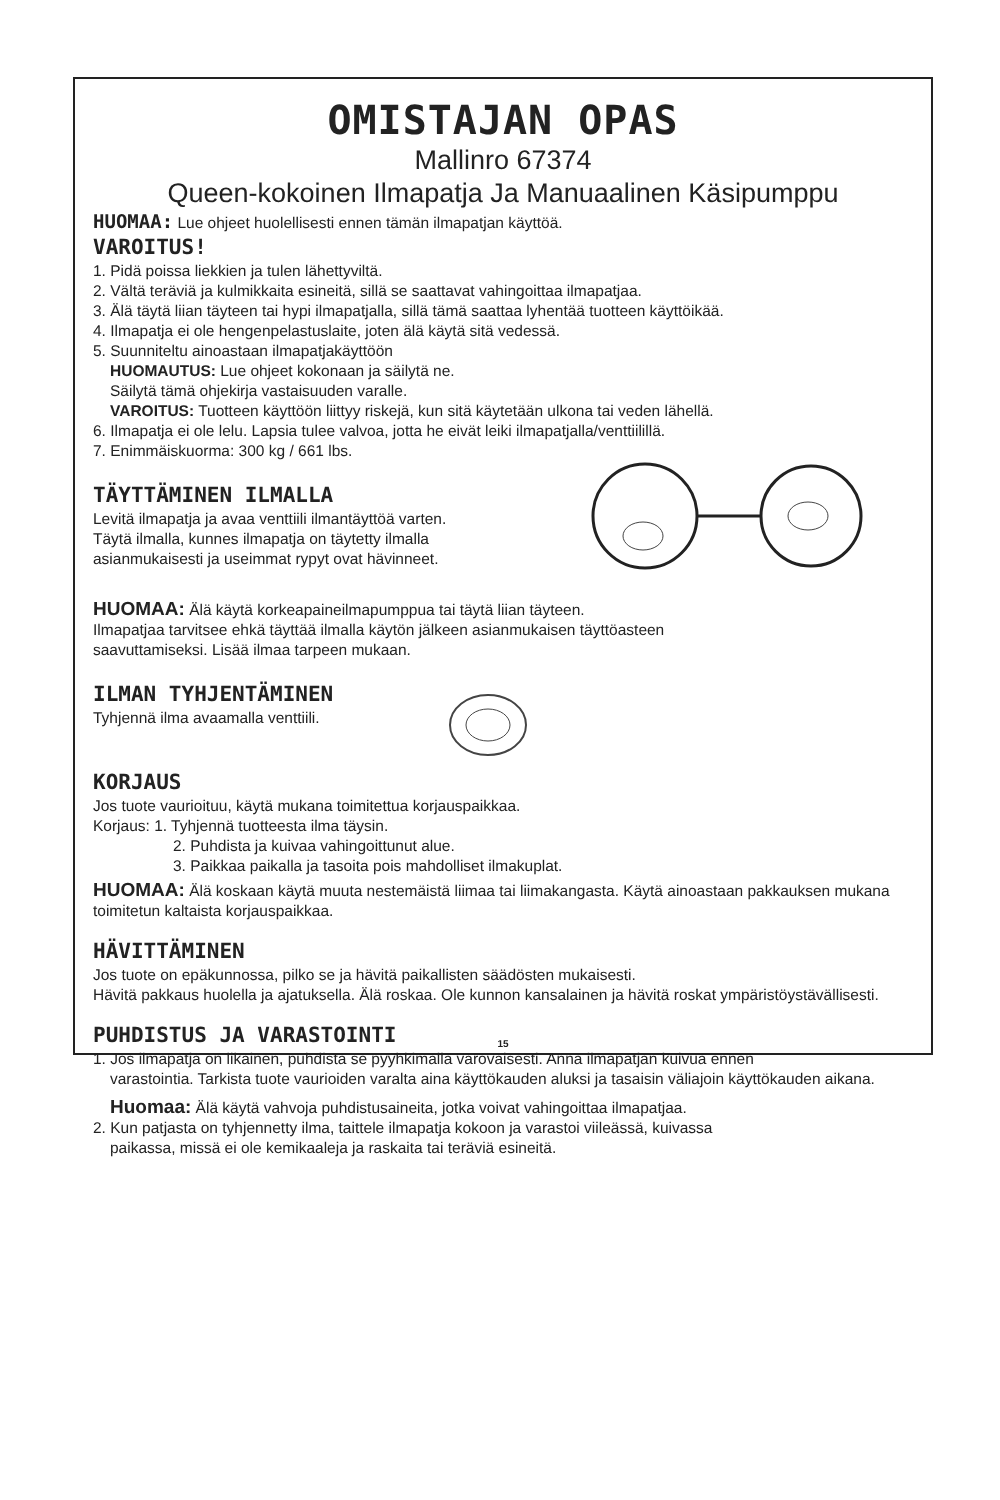OMISTAJAN OPAS
Mallinro 67374
Queen-kokoinen Ilmapatja Ja Manuaalinen Käsipumppu
HUOMAA: Lue ohjeet huolellisesti ennen tämän ilmapatjan käyttöä.
VAROITUS!
1. Pidä poissa liekkien ja tulen lähettyviltä.
2. Vältä teräviä ja kulmikkaita esineitä, sillä se saattavat vahingoittaa ilmapatjaa.
3. Älä täytä liian täyteen tai hypi ilmapatjalla, sillä tämä saattaa lyhentää tuotteen käyttöikää.
4. Ilmapatja ei ole hengenpelastuslaite, joten älä käytä sitä vedessä.
5. Suunniteltu ainoastaan ilmapatjakäyttöön
HUOMAUTUS: Lue ohjeet kokonaan ja säilytä ne.
Säilytä tämä ohjekirja vastaisuuden varalle.
VAROITUS: Tuotteen käyttöön liittyy riskejä, kun sitä käytetään ulkona tai veden lähellä.
6. Ilmapatja ei ole lelu. Lapsia tulee valvoa, jotta he eivät leiki ilmapatjalla/venttiilillä.
7. Enimmäiskuorma: 300 kg / 661 lbs.
TÄYTTÄMINEN ILMALLA
Levitä ilmapatja ja avaa venttiili ilmantäyttöä varten.
Täytä ilmalla, kunnes ilmapatja on täytetty ilmalla
asianmukaisesti ja useimmat rypyt ovat hävinneet.
HUOMAA: Älä käytä korkeapaineilmapumppua tai täytä liian täyteen.
Ilmapatjaa tarvitsee ehkä täyttää ilmalla käytön jälkeen asianmukaisen täyttöasteen
saavuttamiseksi. Lisää ilmaa tarpeen mukaan.
ILMAN TYHJENTÄMINEN
Tyhjennä ilma avaamalla venttiili.
KORJAUS
Jos tuote vaurioituu, käytä mukana toimitettua korjauspaikkaa.
Korjaus: 1. Tyhjennä tuotteesta ilma täysin.
2. Puhdista ja kuivaa vahingoittunut alue.
3. Paikkaa paikalla ja tasoita pois mahdolliset ilmakuplat.
HUOMAA: Älä koskaan käytä muuta nestemäistä liimaa tai liimakangasta. Käytä ainoastaan pakkauksen mukana toimitetun kaltaista korjauspaikkaa.
HÄVITTÄMINEN
Jos tuote on epäkunnossa, pilko se ja hävitä paikallisten säädösten mukaisesti.
Hävitä pakkaus huolella ja ajatuksella. Älä roskaa. Ole kunnon kansalainen ja hävitä roskat ympäristöystävällisesti.
PUHDISTUS JA VARASTOINTI
1. Jos ilmapatja on likainen, puhdista se pyyhkimällä varovaisesti. Anna ilmapatjan kuivua ennen
varastointia. Tarkista tuote vaurioiden varalta aina käyttökauden aluksi ja tasaisin väliajoin käyttökauden aikana.
Huomaa: Älä käytä vahvoja puhdistusaineita, jotka voivat vahingoittaa ilmapatjaa.
2. Kun patjasta on tyhjennetty ilma, taittele ilmapatja kokoon ja varastoi viileässä, kuivassa
paikassa, missä ei ole kemikaaleja ja raskaita tai teräviä esineitä.
15